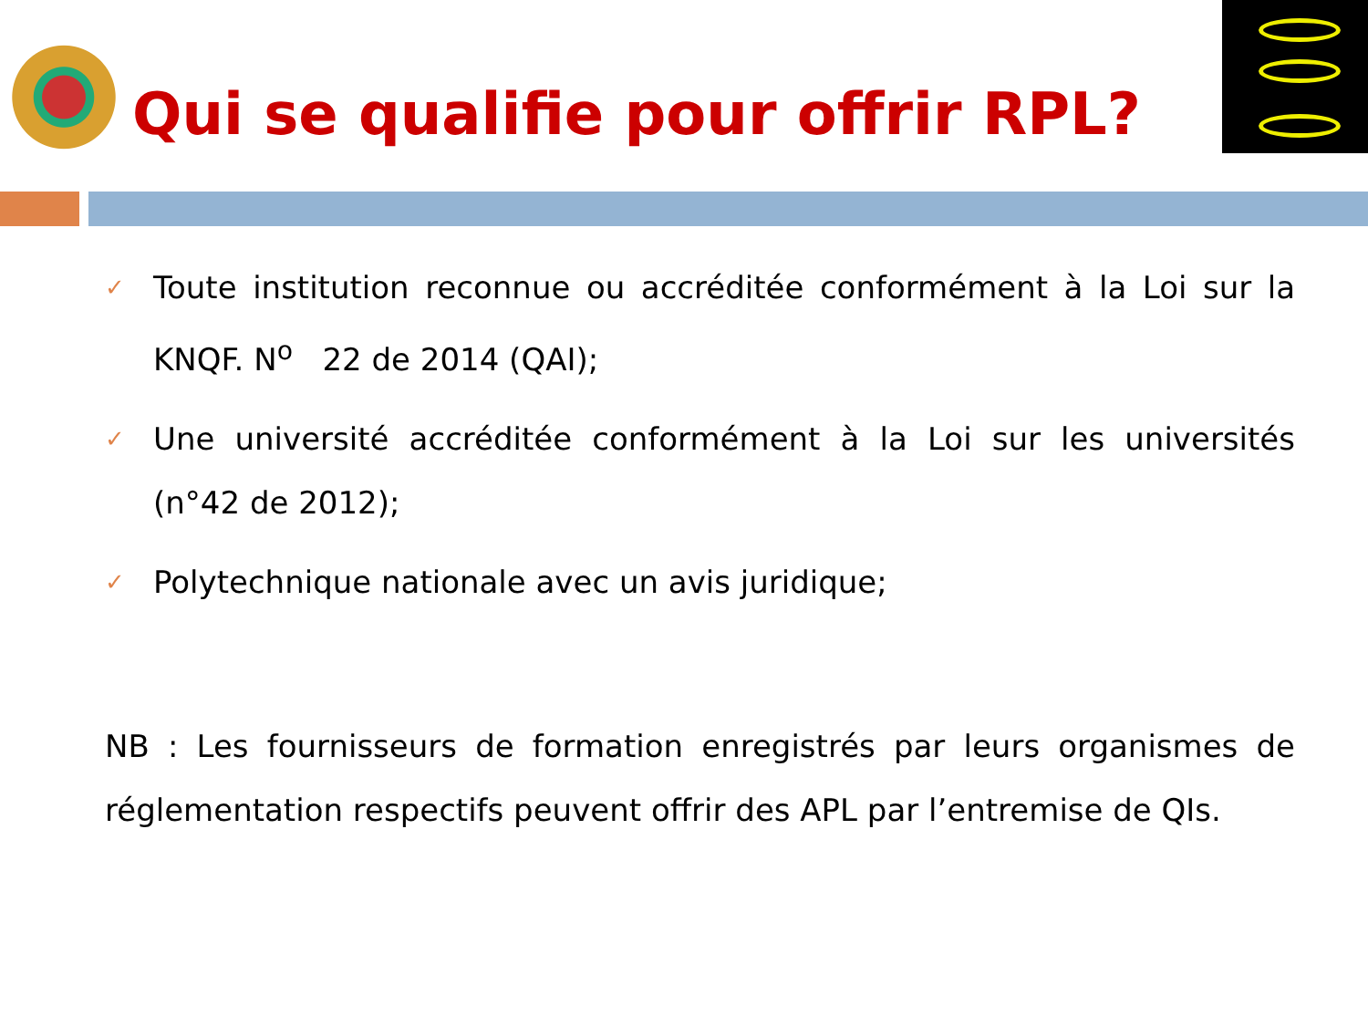Qui se qualifie pour offrir RPL?
✓ Toute institution reconnue ou accréditée conformément à la Loi sur la KNQF. N<sup>o</sup> 22 de 2014 (QAI);
✓ Une université accréditée conformément à la Loi sur les universités (n°42 de 2012);
✓ Polytechnique nationale avec un avis juridique;
NB : Les fournisseurs de formation enregistrés par leurs organismes de réglementation respectifs peuvent offrir des APL par l’entremise de QIs.